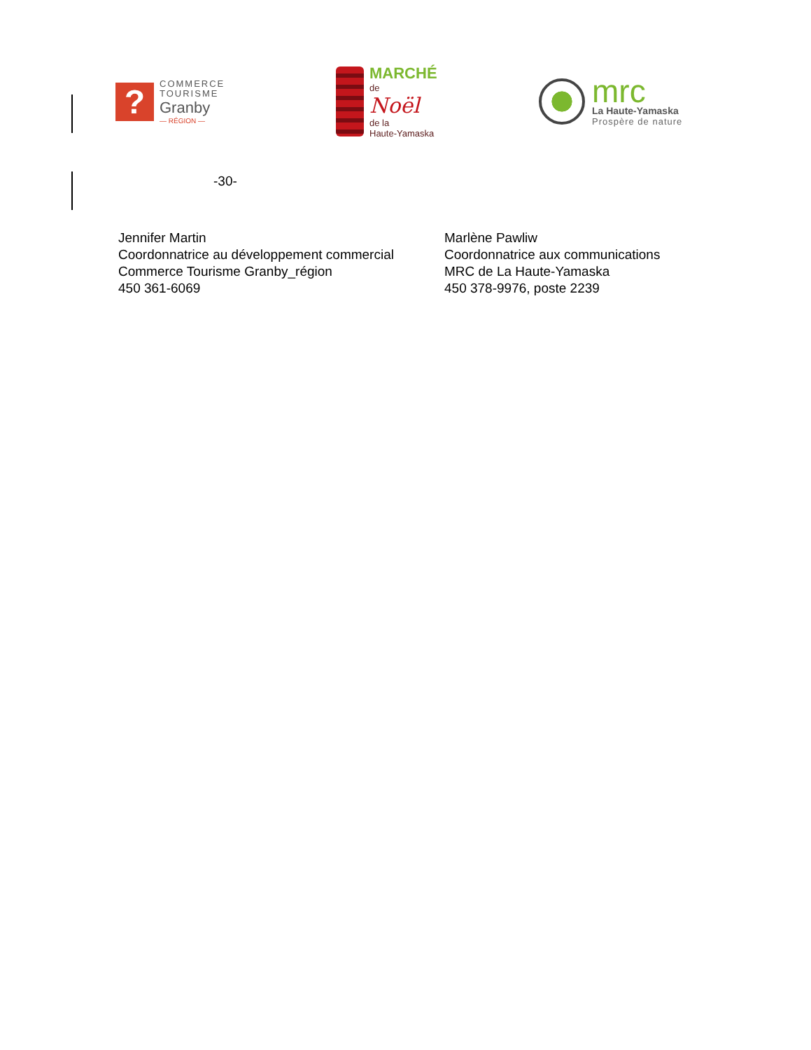?
COMMERCE
TOURISME
Granby
— RÉGION —
MARCHÉ
de
Noël
de la
Haute-Yamaska
mrc
La Haute-Yamaska
Prospère de nature
-30-
Jennifer Martin
Coordonnatrice au développement commercial
Commerce Tourisme Granby_région
450 361-6069
Marlène Pawliw
Coordonnatrice aux communications
MRC de La Haute-Yamaska
450 378-9976, poste 2239